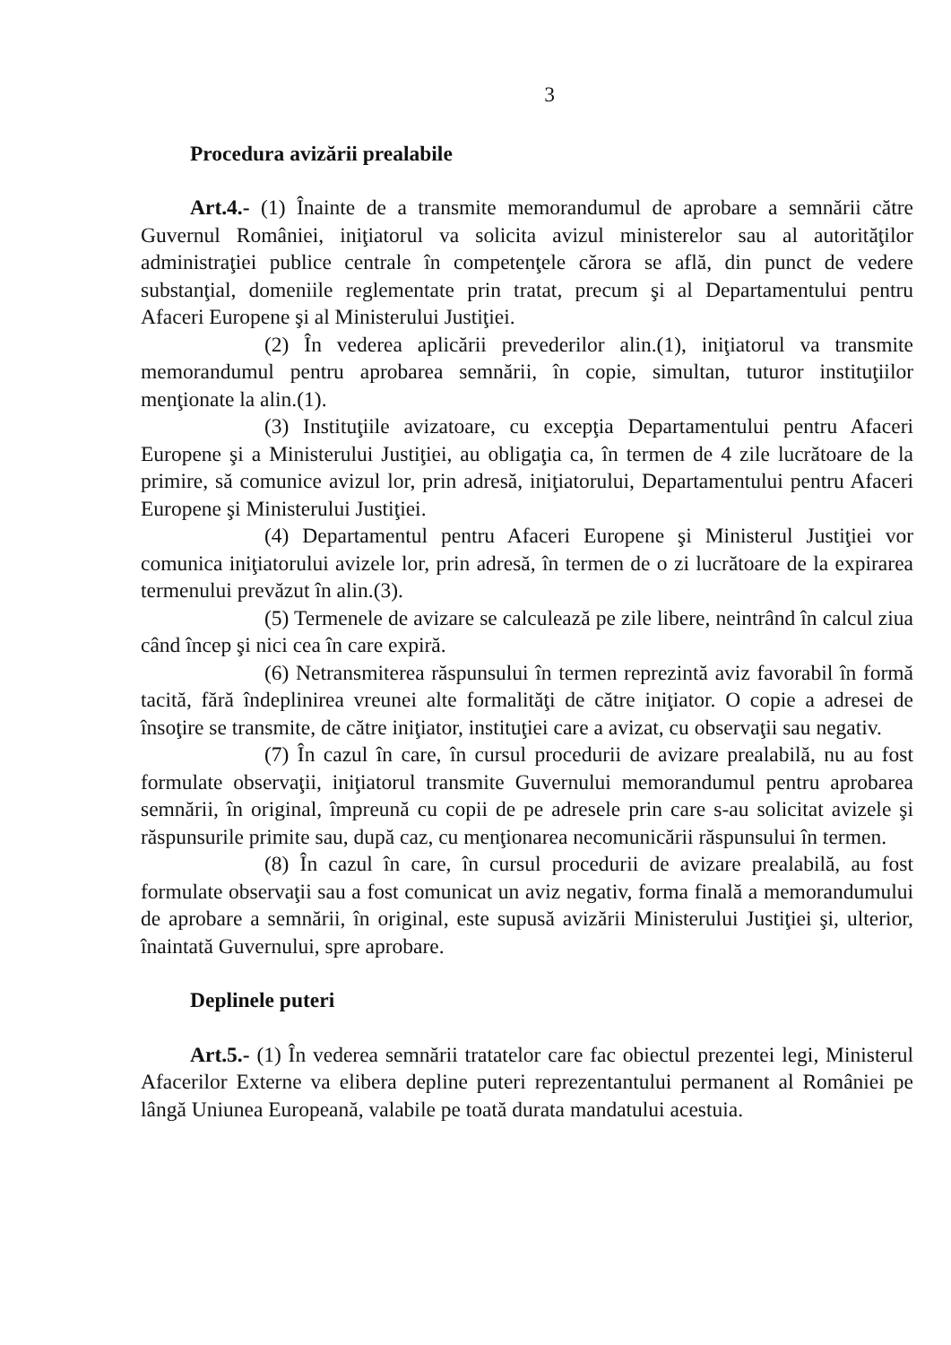3
Procedura avizării prealabile
Art.4.- (1) Înainte de a transmite memorandumul de aprobare a semnării către Guvernul României, iniţiatorul va solicita avizul ministerelor sau al autorităţilor administraţiei publice centrale în competenţele cărora se află, din punct de vedere substanţial, domeniile reglementate prin tratat, precum şi al Departamentului pentru Afaceri Europene şi al Ministerului Justiţiei.
(2) În vederea aplicării prevederilor alin.(1), iniţiatorul va transmite memorandumul pentru aprobarea semnării, în copie, simultan, tuturor instituţiilor menţionate la alin.(1).
(3) Instituţiile avizatoare, cu excepţia Departamentului pentru Afaceri Europene şi a Ministerului Justiţiei, au obligaţia ca, în termen de 4 zile lucrătoare de la primire, să comunice avizul lor, prin adresă, iniţiatorului, Departamentului pentru Afaceri Europene şi Ministerului Justiţiei.
(4) Departamentul pentru Afaceri Europene şi Ministerul Justiţiei vor comunica iniţiatorului avizele lor, prin adresă, în termen de o zi lucrătoare de la expirarea termenului prevăzut în alin.(3).
(5) Termenele de avizare se calculează pe zile libere, neintrând în calcul ziua când încep şi nici cea în care expiră.
(6) Netransmiterea răspunsului în termen reprezintă aviz favorabil în formă tacită, fără îndeplinirea vreunei alte formalităţi de către iniţiator. O copie a adresei de însoţire se transmite, de către iniţiator, instituţiei care a avizat, cu observaţii sau negativ.
(7) În cazul în care, în cursul procedurii de avizare prealabilă, nu au fost formulate observaţii, iniţiatorul transmite Guvernului memorandumul pentru aprobarea semnării, în original, împreună cu copii de pe adresele prin care s-au solicitat avizele şi răspunsurile primite sau, după caz, cu menţionarea necomunicării răspunsului în termen.
(8) În cazul în care, în cursul procedurii de avizare prealabilă, au fost formulate observaţii sau a fost comunicat un aviz negativ, forma finală a memorandumului de aprobare a semnării, în original, este supusă avizării Ministerului Justiţiei şi, ulterior, înaintată Guvernului, spre aprobare.
Deplinele puteri
Art.5.- (1) În vederea semnării tratatelor care fac obiectul prezentei legi, Ministerul Afacerilor Externe va elibera depline puteri reprezentantului permanent al României pe lângă Uniunea Europeană, valabile pe toată durata mandatului acestuia.